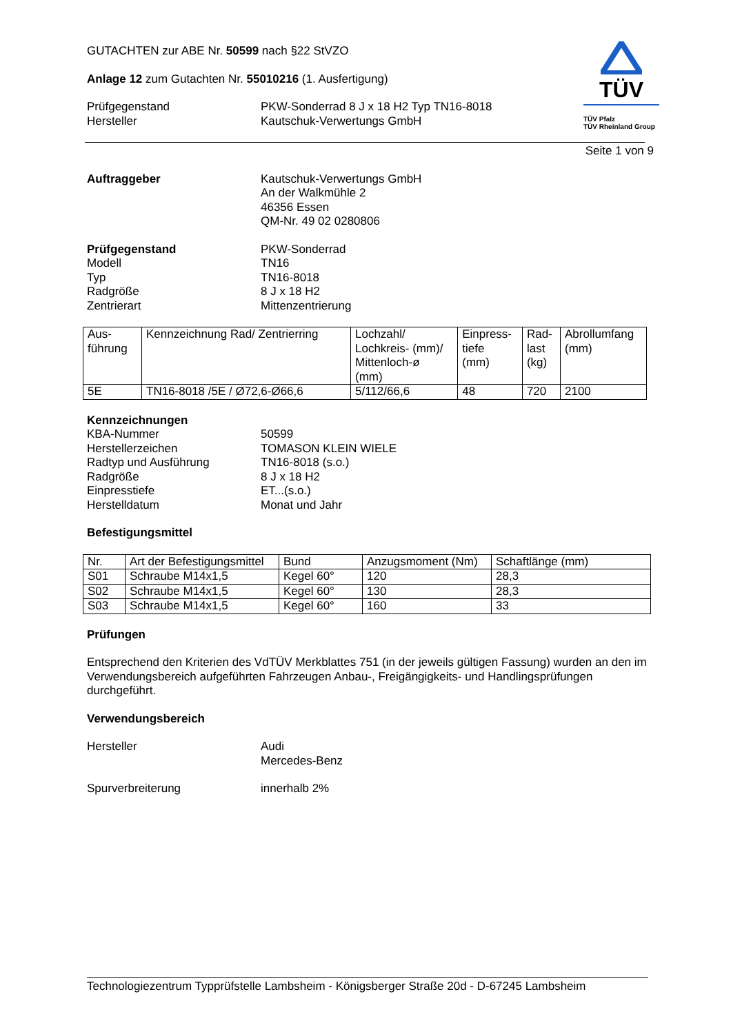TÜV
TÜV Pfalz
TÜV Rheinland Group
GUTACHTEN zur ABE Nr. 50599 nach §22 StVZO
Anlage 12 zum Gutachten Nr. 55010216 (1. Ausfertigung)
Prüfgegenstand PKW-Sonderrad 8 J x 18 H2 Typ TN16-8018
Hersteller Kautschuk-Verwertungs GmbH
Seite 1 von 9
Auftraggeber Kautschuk-Verwertungs GmbH
An der Walkmühle 2
46356 Essen
QM-Nr. 49 02 0280806
Prüfgegenstand PKW-Sonderrad
Modell TN16
Typ TN16-8018
Radgröße 8 J x 18 H2
Zentrierart Mittenzentrierung
| Aus- führung | Kennzeichnung Rad/ Zentrierring | Lochzahl/ Lochkreis- (mm)/ Mittenloch-ø (mm) | Einpress- tiefe (mm) | Rad- last (kg) | Abrollumfang (mm) |
| --- | --- | --- | --- | --- | --- |
| 5E | TN16-8018 /5E / Ø72,6-Ø66,6 | 5/112/66,6 | 48 | 720 | 2100 |
Kennzeichnungen
KBA-Nummer 50599
Herstellerzeichen TOMASON KLEIN WIELE
Radtyp und Ausführung TN16-8018 (s.o.)
Radgröße 8 J x 18 H2
Einpresstiefe ET...(s.o.)
Herstelldatum Monat und Jahr
Befestigungsmittel
| Nr. | Art der Befestigungsmittel | Bund | Anzugsmoment (Nm) | Schaftlänge (mm) |
| --- | --- | --- | --- | --- |
| S01 | Schraube M14x1,5 | Kegel 60° | 120 | 28,3 |
| S02 | Schraube M14x1,5 | Kegel 60° | 130 | 28,3 |
| S03 | Schraube M14x1,5 | Kegel 60° | 160 | 33 |
Prüfungen
Entsprechend den Kriterien des VdTÜV Merkblattes 751 (in der jeweils gültigen Fassung) wurden an den im Verwendungsbereich aufgeführten Fahrzeugen Anbau-, Freigängigkeits- und Handlingsprüfungen durchgeführt.
Verwendungsbereich
Hersteller Audi
Mercedes-Benz
Spurverbreiterung innerhalb 2%
Technologiezentrum Typprüfstelle Lambsheim - Königsberger Straße 20d - D-67245 Lambsheim